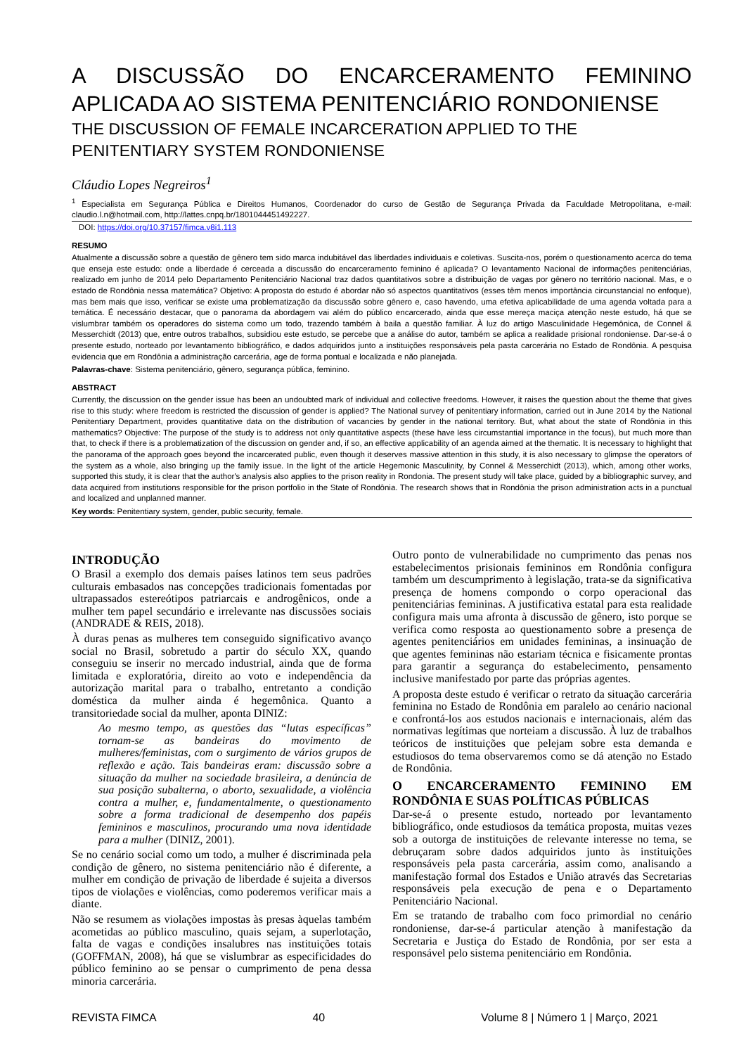A DISCUSSÃO DO ENCARCERAMENTO FEMININO APLICADA AO SISTEMA PENITENCIÁRIO RONDONIENSE
THE DISCUSSION OF FEMALE INCARCERATION APPLIED TO THE PENITENTIARY SYSTEM RONDONIENSE
Cláudio Lopes Negreiros<sup>1</sup>
<sup>1</sup> Especialista em Segurança Pública e Direitos Humanos, Coordenador do curso de Gestão de Segurança Privada da Faculdade Metropolitana, e-mail: claudio.l.n@hotmail.com, http://lattes.cnpq.br/1801044451492227.
DOI: https://doi.org/10.37157/fimca.v8i1.113
RESUMO
Atualmente a discussão sobre a questão de gênero tem sido marca indubitável das liberdades individuais e coletivas. Suscita-nos, porém o questionamento acerca do tema que enseja este estudo: onde a liberdade é cerceada a discussão do encarceramento feminino é aplicada? O levantamento Nacional de informações penitenciárias, realizado em junho de 2014 pelo Departamento Penitenciário Nacional traz dados quantitativos sobre a distribuição de vagas por gênero no território nacional. Mas, e o estado de Rondônia nessa matemática? Objetivo: A proposta do estudo é abordar não só aspectos quantitativos (esses têm menos importância circunstancial no enfoque), mas bem mais que isso, verificar se existe uma problematização da discussão sobre gênero e, caso havendo, uma efetiva aplicabilidade de uma agenda voltada para a temática. É necessário destacar, que o panorama da abordagem vai além do público encarcerado, ainda que esse mereça maciça atenção neste estudo, há que se vislumbrar também os operadores do sistema como um todo, trazendo também à baila a questão familiar. À luz do artigo Masculinidade Hegemônica, de Connel & Messerchidt (2013) que, entre outros trabalhos, subsidiou este estudo, se percebe que a análise do autor, também se aplica a realidade prisional rondoniense. Dar-se-á o presente estudo, norteado por levantamento bibliográfico, e dados adquiridos junto a instituições responsáveis pela pasta carcerária no Estado de Rondônia. A pesquisa evidencia que em Rondônia a administração carcerária, age de forma pontual e localizada e não planejada.
Palavras-chave: Sistema penitenciário, gênero, segurança pública, feminino.
ABSTRACT
Currently, the discussion on the gender issue has been an undoubted mark of individual and collective freedoms. However, it raises the question about the theme that gives rise to this study: where freedom is restricted the discussion of gender is applied? The National survey of penitentiary information, carried out in June 2014 by the National Penitentiary Department, provides quantitative data on the distribution of vacancies by gender in the national territory. But, what about the state of Rondônia in this mathematics? Objective: The purpose of the study is to address not only quantitative aspects (these have less circumstantial importance in the focus), but much more than that, to check if there is a problematization of the discussion on gender and, if so, an effective applicability of an agenda aimed at the thematic. It is necessary to highlight that the panorama of the approach goes beyond the incarcerated public, even though it deserves massive attention in this study, it is also necessary to glimpse the operators of the system as a whole, also bringing up the family issue. In the light of the article Hegemonic Masculinity, by Connel & Messerchidt (2013), which, among other works, supported this study, it is clear that the author's analysis also applies to the prison reality in Rondonia. The present study will take place, guided by a bibliographic survey, and data acquired from institutions responsible for the prison portfolio in the State of Rondônia. The research shows that in Rondônia the prison administration acts in a punctual and localized and unplanned manner.
Key words: Penitentiary system, gender, public security, female.
INTRODUÇÃO
O Brasil a exemplo dos demais países latinos tem seus padrões culturais embasados nas concepções tradicionais fomentadas por ultrapassados estereótipos patriarcais e androgênicos, onde a mulher tem papel secundário e irrelevante nas discussões sociais (ANDRADE & REIS, 2018).
À duras penas as mulheres tem conseguido significativo avanço social no Brasil, sobretudo a partir do século XX, quando conseguiu se inserir no mercado industrial, ainda que de forma limitada e exploratória, direito ao voto e independência da autorização marital para o trabalho, entretanto a condição doméstica da mulher ainda é hegemônica. Quanto a transitoriedade social da mulher, aponta DINIZ:
Ao mesmo tempo, as questões das “lutas específicas” tornam-se as bandeiras do movimento de mulheres/feministas, com o surgimento de vários grupos de reflexão e ação. Tais bandeiras eram: discussão sobre a situação da mulher na sociedade brasileira, a denúncia de sua posição subalterna, o aborto, sexualidade, a violência contra a mulher, e, fundamentalmente, o questionamento sobre a forma tradicional de desempenho dos papéis femininos e masculinos, procurando uma nova identidade para a mulher (DINIZ, 2001).
Se no cenário social como um todo, a mulher é discriminada pela condição de gênero, no sistema penitenciário não é diferente, a mulher em condição de privação de liberdade é sujeita a diversos tipos de violações e violências, como poderemos verificar mais a diante.
Não se resumem as violações impostas às presas àquelas também acometidas ao público masculino, quais sejam, a superlotação, falta de vagas e condições insalubres nas instituições totais (GOFFMAN, 2008), há que se vislumbrar as especificidades do público feminino ao se pensar o cumprimento de pena dessa minoria carcerária.
Outro ponto de vulnerabilidade no cumprimento das penas nos estabelecimentos prisionais femininos em Rondônia configura também um descumprimento à legislação, trata-se da significativa presença de homens compondo o corpo operacional das penitenciárias femininas. A justificativa estatal para esta realidade configura mais uma afronta à discussão de gênero, isto porque se verifica como resposta ao questionamento sobre a presença de agentes penitenciários em unidades femininas, a insinuação de que agentes femininas não estariam técnica e fisicamente prontas para garantir a segurança do estabelecimento, pensamento inclusive manifestado por parte das próprias agentes.
A proposta deste estudo é verificar o retrato da situação carcerária feminina no Estado de Rondônia em paralelo ao cenário nacional e confrontá-los aos estudos nacionais e internacionais, além das normativas legítimas que norteiam a discussão. À luz de trabalhos teóricos de instituições que pelejam sobre esta demanda e estudiosos do tema observaremos como se dá atenção no Estado de Rondônia.
O ENCARCERAMENTO FEMININO EM RONDÔNIA E SUAS POLÍTICAS PÚBLICAS
Dar-se-á o presente estudo, norteado por levantamento bibliográfico, onde estudiosos da temática proposta, muitas vezes sob a outorga de instituições de relevante interesse no tema, se debruçaram sobre dados adquiridos junto às instituições responsáveis pela pasta carcerária, assim como, analisando a manifestação formal dos Estados e União através das Secretarias responsáveis pela execução de pena e o Departamento Penitenciário Nacional.
Em se tratando de trabalho com foco primordial no cenário rondoniense, dar-se-á particular atenção à manifestação da Secretaria e Justiça do Estado de Rondônia, por ser esta a responsável pelo sistema penitenciário em Rondônia.
REVISTA FIMCA 40 Volume 8 | Número 1 | Março, 2021